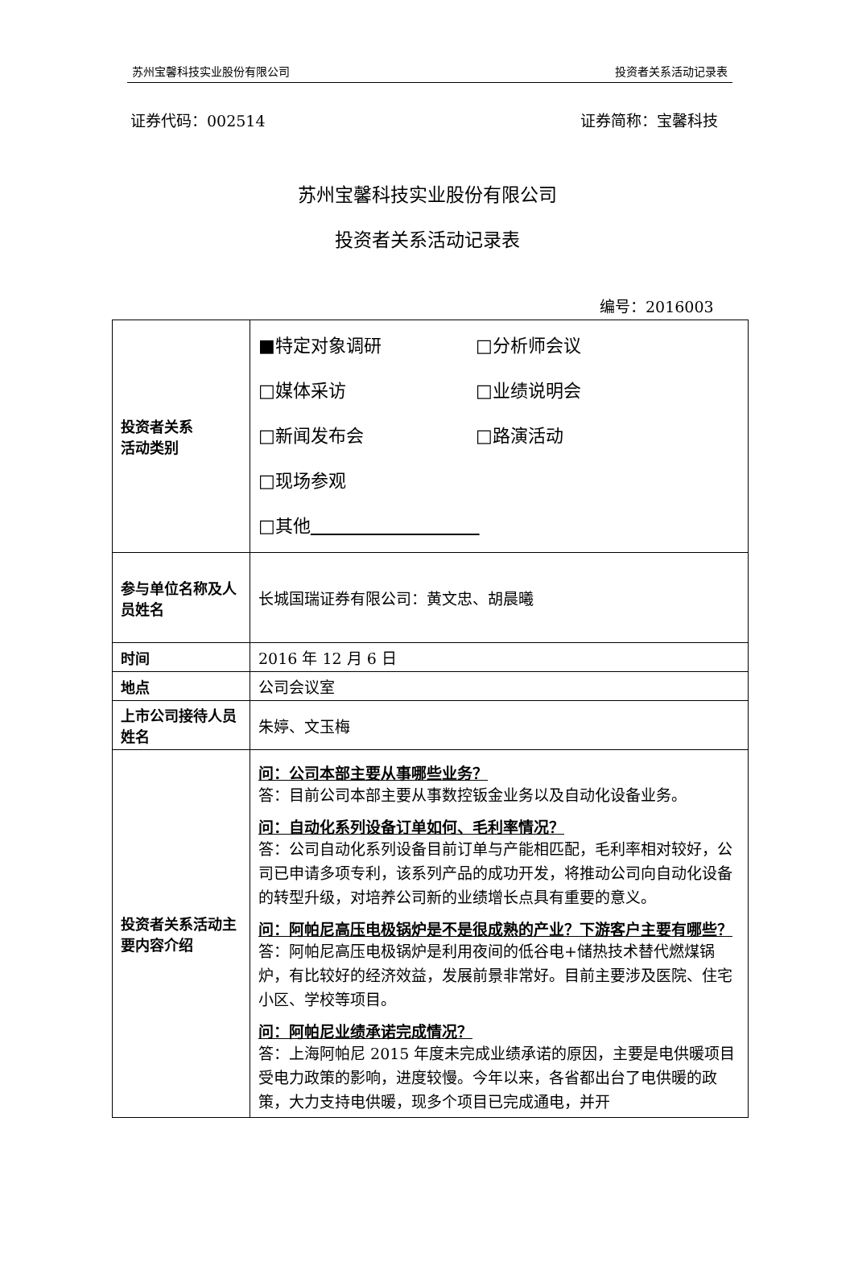苏州宝馨科技实业股份有限公司 投资者关系活动记录表
证券代码：002514 证券简称：宝馨科技
苏州宝馨科技实业股份有限公司
投资者关系活动记录表
编号：2016003
| 投资者关系 活动类别 | ■特定对象调研 □分析师会议 □媒体采访 □业绩说明会 □新闻发布会 □路演活动 □现场参观 □其他 |
| 参与单位名称及人员姓名 | 长城国瑞证券有限公司：黄文忠、胡晨曦 |
| 时间 | 2016 年 12 月 6 日 |
| 地点 | 公司会议室 |
| 上市公司接待人员姓名 | 朱婷、文玉梅 |
| 投资者关系活动主要内容介绍 | 问：公司本部主要从事哪些业务？ 答：目前公司本部主要从事数控钣金业务以及自动化设备业务。 问：自动化系列设备订单如何、毛利率情况？ 答：公司自动化系列设备目前订单与产能相匹配，毛利率相对较好，公司已申请多项专利，该系列产品的成功开发，将推动公司向自动化设备的转型升级，对培养公司新的业绩增长点具有重要的意义。 问：阿帕尼高压电极锅炉是不是很成熟的产业？下游客户主要有哪些？ 答：阿帕尼高压电极锅炉是利用夜间的低谷电+储热技术替代燃煤锅炉，有比较好的经济效益，发展前景非常好。目前主要涉及医院、住宅小区、学校等项目。 问：阿帕尼业绩承诺完成情况？ 答：上海阿帕尼 2015 年度未完成业绩承诺的原因，主要是电供暖项目受电力政策的影响，进度较慢。今年以来，各省都出台了电供暖的政策，大力支持电供暖，现多个项目已完成通电，并开 |